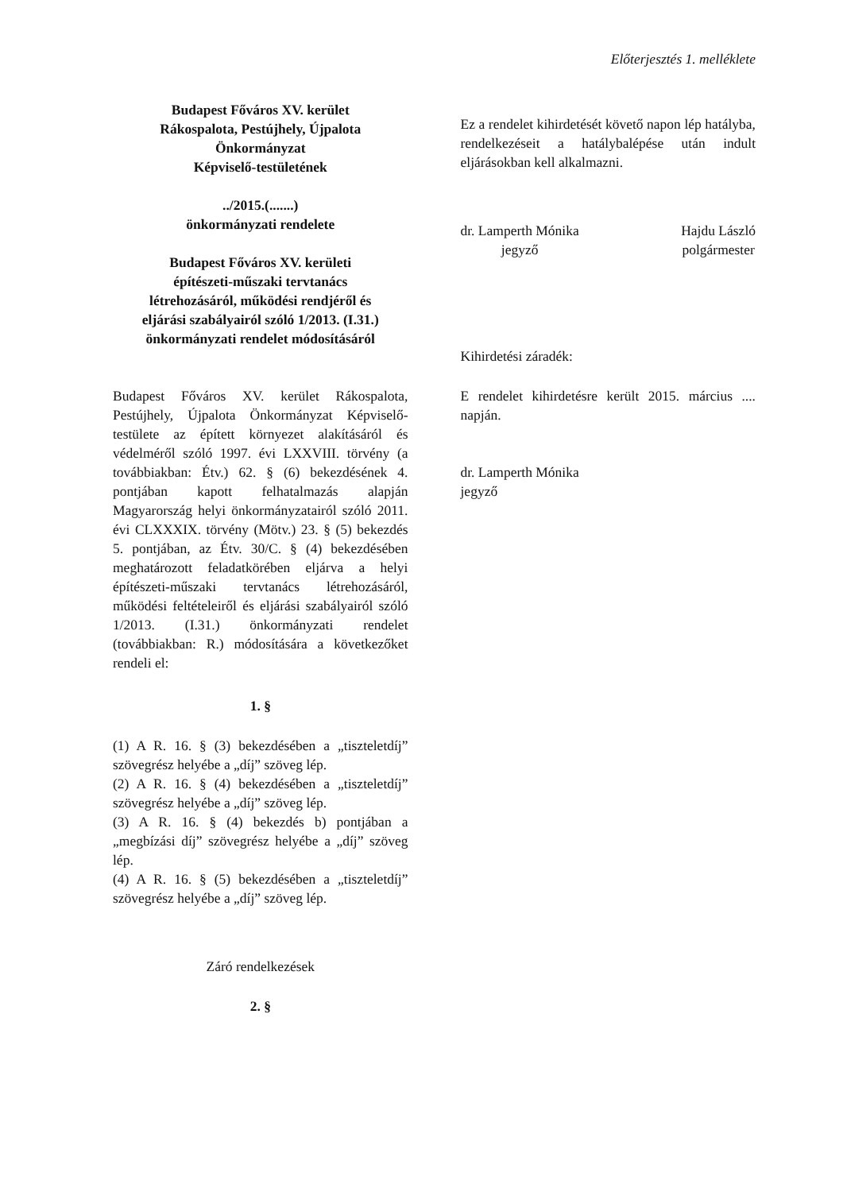Előterjesztés 1. melléklete
Budapest Főváros XV. kerület
Rákospalota, Pestújhely, Újpalota
Önkormányzat
Képviselő-testületének
../2015.(.......)
önkormányzati rendelete
Budapest Főváros XV. kerületi
építészeti-műszaki tervtanács
létrehozásáról, működési rendjéről és
eljárási szabályairól szóló 1/2013. (I.31.)
önkormányzati rendelet módosításáról
Budapest Főváros XV. kerület Rákospalota, Pestújhely, Újpalota Önkormányzat Képviselő-testülete az épített környezet alakításáról és védelméről szóló 1997. évi LXXVIII. törvény (a továbbiakban: Étv.) 62. § (6) bekezdésének 4. pontjában kapott felhatalmazás alapján Magyarország helyi önkormányzatairól szóló 2011. évi CLXXXIX. törvény (Mötv.) 23. § (5) bekezdés 5. pontjában, az Étv. 30/C. § (4) bekezdésében meghatározott feladatkörében eljárva a helyi építészeti-műszaki tervtanács létrehozásáról, működési feltételeiről és eljárási szabályairól szóló 1/2013. (I.31.) önkormányzati rendelet (továbbiakban: R.) módosítására a következőket rendeli el:
1. §
(1) A R. 16. § (3) bekezdésében a „tiszteletdíj” szövegrész helyébe a „díj” szöveg lép.
(2) A R. 16. § (4) bekezdésében a „tiszteletdíj” szövegrész helyébe a „díj” szöveg lép.
(3) A R. 16. § (4) bekezdés b) pontjában a „megbízási díj” szövegrész helyébe a „díj” szöveg lép.
(4) A R. 16. § (5) bekezdésében a „tiszteletdíj” szövegrész helyébe a „díj” szöveg lép.
Záró rendelkezések
2. §
Ez a rendelet kihirdetését követő napon lép hatályba, rendelkezéseit a hatálybalépése után indult eljárásokban kell alkalmazni.
dr. Lamperth Mónika
jegyző
Hajdu László
polgármester
Kihirdetési záradék:
E rendelet kihirdetésre került 2015. március .... napján.
dr. Lamperth Mónika
jegyző